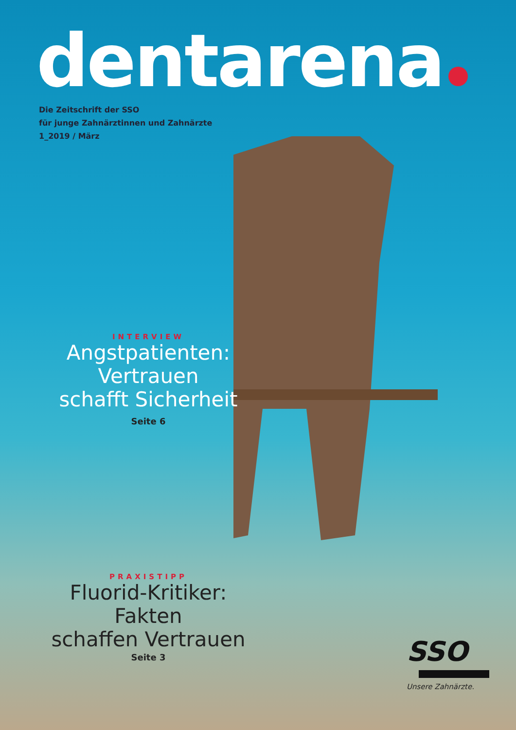dentarena
Die Zeitschrift der SSO
für junge Zahnärztinnen und Zahnärzte
1_2019 / März
INTERVIEW
Angstpatienten:
Vertrauen
schafft Sicherheit
Seite 6
PRAXISTIPP
Fluorid-Kritiker:
Fakten
schaffen Vertrauen
Seite 3
SSO
Unsere Zahnärzte.